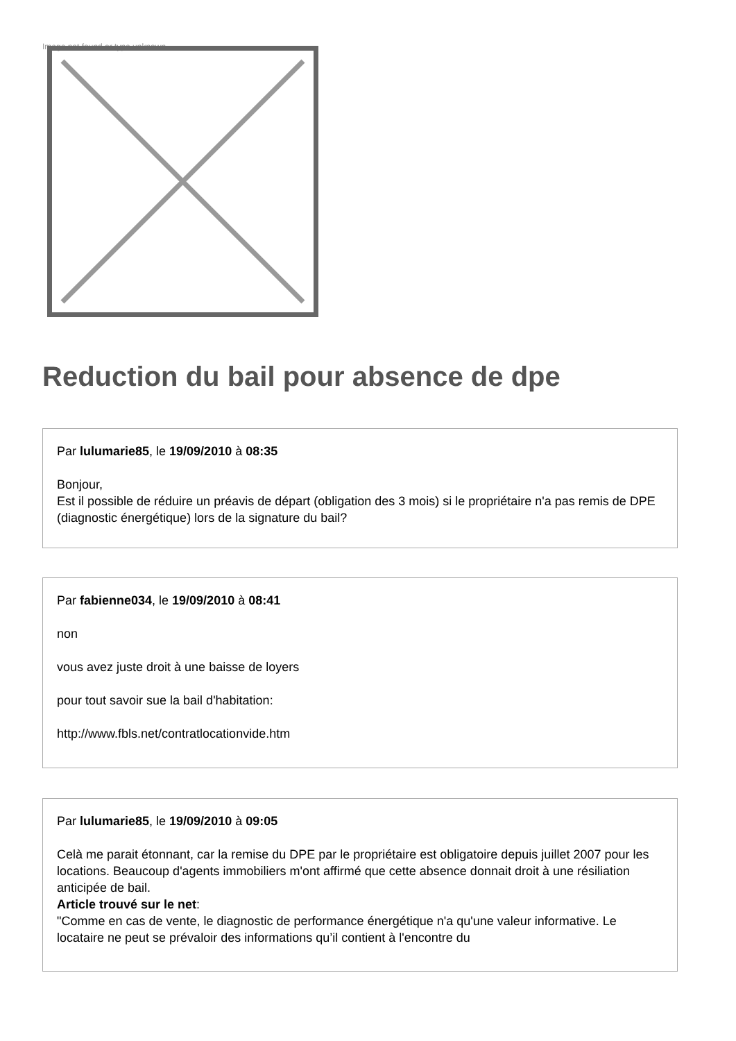Image not found or type unknown
Reduction du bail pour absence de dpe
Par lulumarie85, le 19/09/2010 à 08:35
Bonjour,
Est il possible de réduire un préavis de départ (obligation des 3 mois) si le propriétaire n'a pas remis de DPE (diagnostic énergétique) lors de la signature du bail?
Par fabienne034, le 19/09/2010 à 08:41
non
vous avez juste droit à une baisse de loyers
pour tout savoir sue la bail d'habitation:
http://www.fbls.net/contratlocationvide.htm
Par lulumarie85, le 19/09/2010 à 09:05
Celà me parait étonnant, car la remise du DPE par le propriétaire est obligatoire depuis juillet 2007 pour les locations. Beaucoup d'agents immobiliers m'ont affirmé que cette absence donnait droit à une résiliation anticipée de bail.
Article trouvé sur le net:
"Comme en cas de vente, le diagnostic de performance énergétique n'a qu'une valeur informative. Le locataire ne peut se prévaloir des informations qu’il contient à l'encontre du